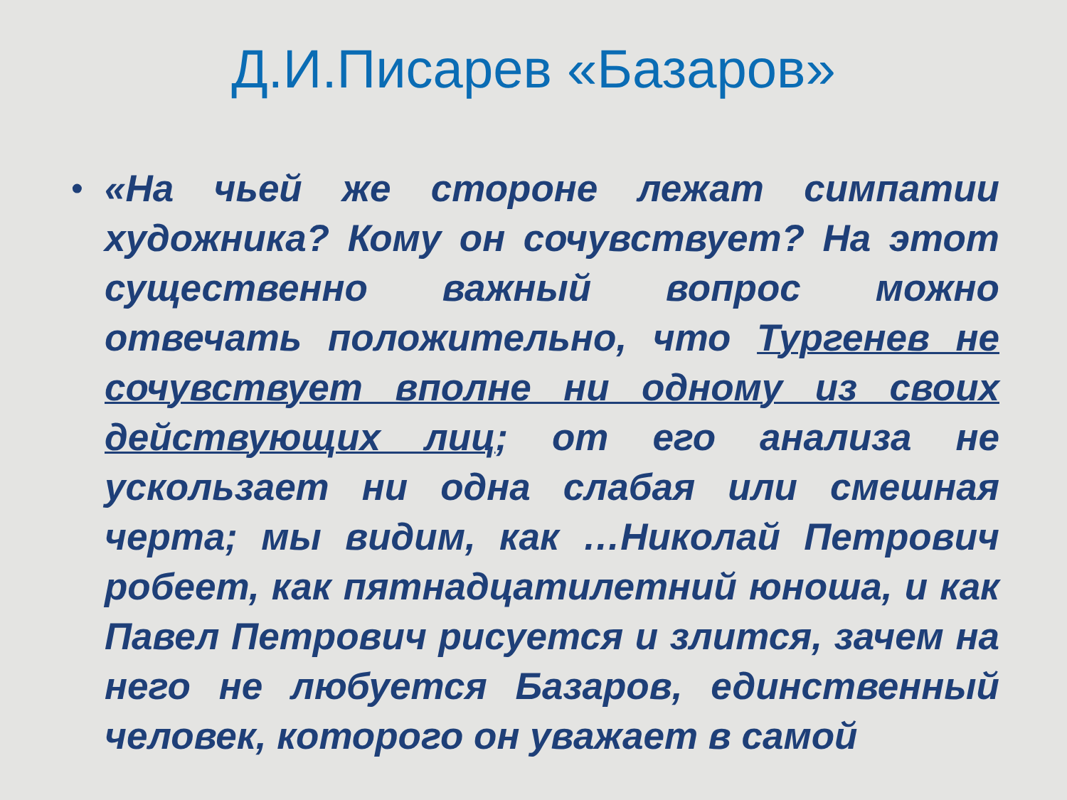Д.И.Писарев «Базаров»
• «На чьей же стороне лежат симпатии художника? Кому он сочувствует? На этот существенно важный вопрос можно отвечать положительно, что Тургенев не сочувствует вполне ни одному из своих действующих лиц; от его анализа не ускользает ни одна слабая или смешная черта; мы видим, как …Николай Петрович робеет, как пятнадцатилетний юноша, и как Павел Петрович рисуется и злится, зачем на него не любуется Базаров, единственный человек, которого он уважает в самой